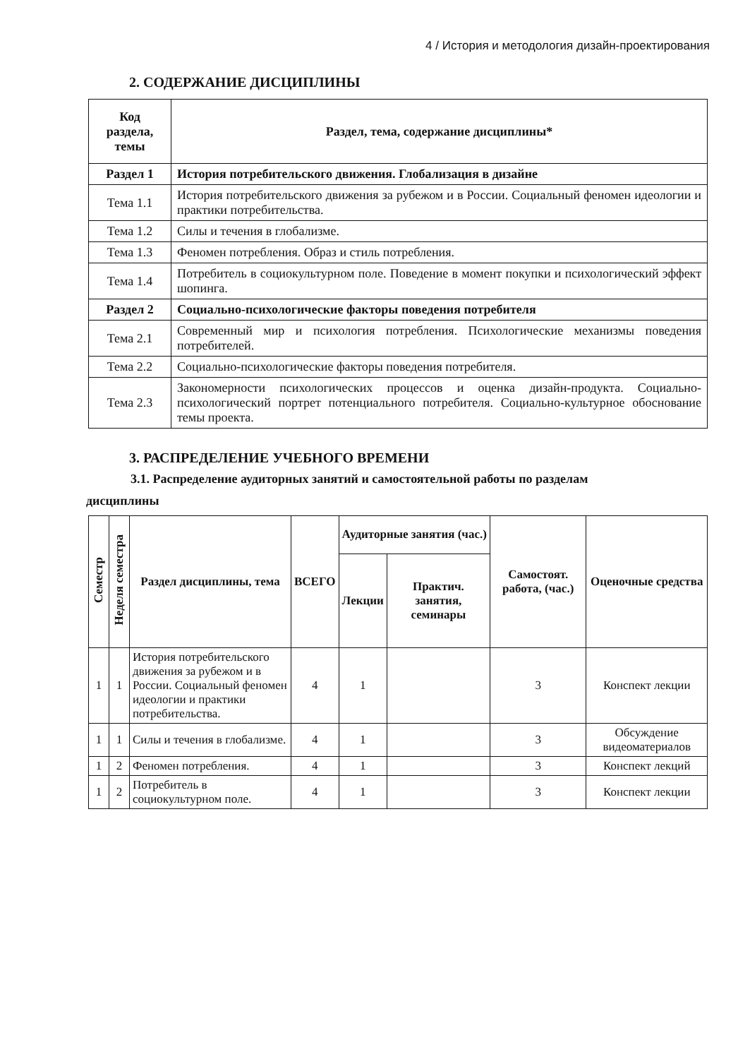4 / История и методология дизайн-проектирования
2. СОДЕРЖАНИЕ ДИСЦИПЛИНЫ
| Код раздела, темы | Раздел, тема, содержание дисциплины* |
| --- | --- |
| Раздел 1 | История потребительского движения. Глобализация в дизайне |
| Тема 1.1 | История потребительского движения за рубежом и в России. Социальный феномен идеологии и практики потребительства. |
| Тема 1.2 | Силы и течения в глобализме. |
| Тема 1.3 | Феномен потребления. Образ и стиль потребления. |
| Тема 1.4 | Потребитель в социокультурном поле. Поведение в момент покупки и психологический эффект шопинга. |
| Раздел 2 | Социально-психологические факторы поведения потребителя |
| Тема 2.1 | Современный мир и психология потребления. Психологические механизмы поведения потребителей. |
| Тема 2.2 | Социально-психологические факторы поведения потребителя. |
| Тема 2.3 | Закономерности психологических процессов и оценка дизайн-продукта. Социально-психологический портрет потенциального потребителя. Социально-культурное обоснование темы проекта. |
3. РАСПРЕДЕЛЕНИЕ УЧЕБНОГО ВРЕМЕНИ
3.1. Распределение аудиторных занятий и самостоятельной работы по разделам
дисциплины
| Семестр | Неделя семестра | Раздел дисциплины, тема | ВСЕГО | Аудиторные занятия (час.) | | Самостоят. работа, (час.) | Оценочные средства |
| --- | --- | --- | --- | --- | --- | --- | --- |
| | | | | Лекции | Практич. занятия, семинары | | |
| 1 | 1 | История потребительского движения за рубежом и в России. Социальный феномен идеологии и практики потребительства. | 4 | 1 | | 3 | Конспект лекции |
| 1 | 1 | Силы и течения в глобализме. | 4 | 1 | | 3 | Обсуждение видеоматериалов |
| 1 | 2 | Феномен потребления. | 4 | 1 | | 3 | Конспект лекций |
| 1 | 2 | Потребитель в социокультурном поле. | 4 | 1 | | 3 | Конспект лекции |